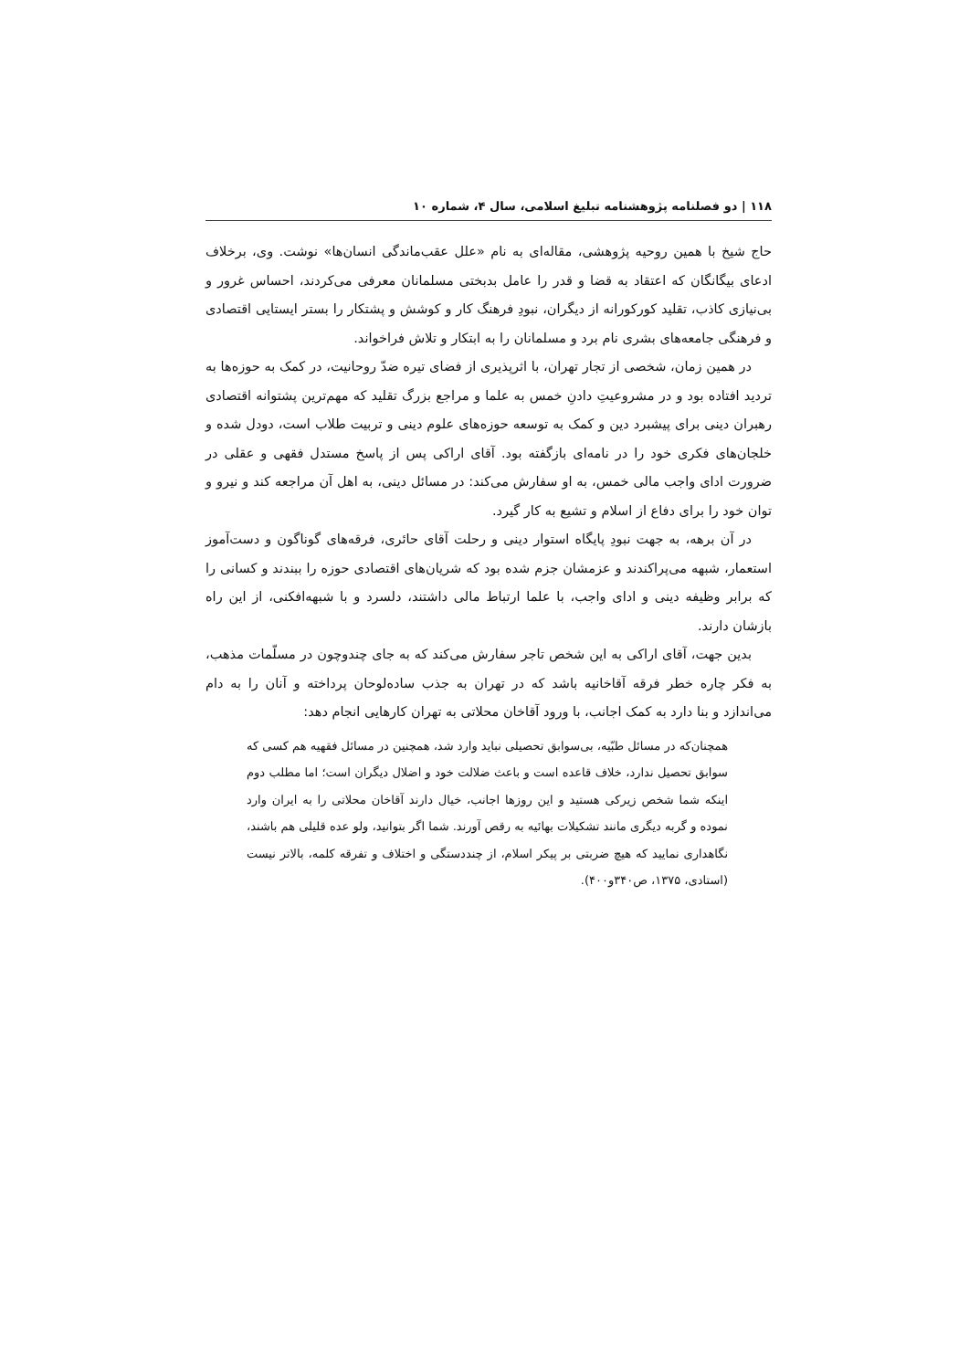۱۱۸ | دو فصلنامه پژوهشنامه تبلیغ اسلامی، سال ۴، شماره ۱۰
حاج شیخ با همین روحیه پژوهشی، مقاله‌ای به نام «علل عقب‌ماندگی انسان‌ها» نوشت. وی، برخلاف ادعای بیگانگان که اعتقاد به قضا و قدر را عامل بدبختی مسلمانان معرفی می‌کردند، احساس غرور و بی‌نیازی کاذب، تقلید کورکورانه از دیگران، نبودِ فرهنگ کار و کوشش و پشتکار را بستر ایستایی اقتصادی و فرهنگی جامعه‌های بشری نام برد و مسلمانان را به ابتکار و تلاش فراخواند.
در همین زمان، شخصی از تجار تهران، با اثرپذیری از فضای تیره ضدّ روحانیت، در کمک به حوزه‌ها به تردید افتاده بود و در مشروعیتِ دادنِ خمس به علما و مراجع بزرگ تقلید که مهم‌ترین پشتوانه اقتصادی رهبران دینی برای پیشبرد دین و کمک به توسعه حوزه‌های علوم دینی و تربیت طلاب است، دودل شده و خلجان‌های فکری خود را در نامه‌ای بازگفته بود. آقای اراکی پس از پاسخ مستدل فقهی و عقلی در ضرورت ادای واجب مالی خمس، به او سفارش می‌کند: در مسائل دینی، به اهل آن مراجعه کند و نیرو و توان خود را برای دفاع از اسلام و تشیع به کار گیرد.
در آن برهه، به جهت نبودِ پایگاه استوار دینی و رحلت آقای حائری، فرقه‌های گوناگون و دست‌آموز استعمار، شبهه می‌پراکندند و عزمشان جزم شده بود که شریان‌های اقتصادی حوزه را ببندند و کسانی را که برابر وظیفه دینی و ادای واجب، با علما ارتباط مالی داشتند، دلسرد و با شبهه‌افکنی، از این راه بازشان دارند.
بدین جهت، آقای اراکی به این شخص تاجر سفارش می‌کند که به جای چندوچون در مسلّمات مذهب، به فکر چاره خطر فرقه آقاخانیه باشد که در تهران به جذب ساده‌لوحان پرداخته و آنان را به دام می‌اندازد و بنا دارد به کمک اجانب، با ورود آقاخان محلاتی به تهران کارهایی انجام دهد:
همچنان‌که در مسائل طبّیه، بی‌سوابق تحصیلی نباید وارد شد، همچنین در مسائل فقهیه هم کسی که سوابق تحصیل ندارد، خلاف قاعده است و باعث ضلالت خود و اضلال دیگران است؛ اما مطلب دوم اینکه شما شخص زیرکی هستید و این روزها اجانب، خیال دارند آقاخان محلاتی را به ایران وارد نموده و گربه دیگری مانند تشکیلات بهائیه به رقص آورند. شما اگر بتوانید، ولو عده قلیلی هم باشند، نگاهداری نمایید که هیچ ضربتی بر پیکر اسلام، از چنددستگی و اختلاف و تفرقه کلمه، بالاتر نیست (استادی، ۱۳۷۵، ص۳۴۰و۴۰۰).